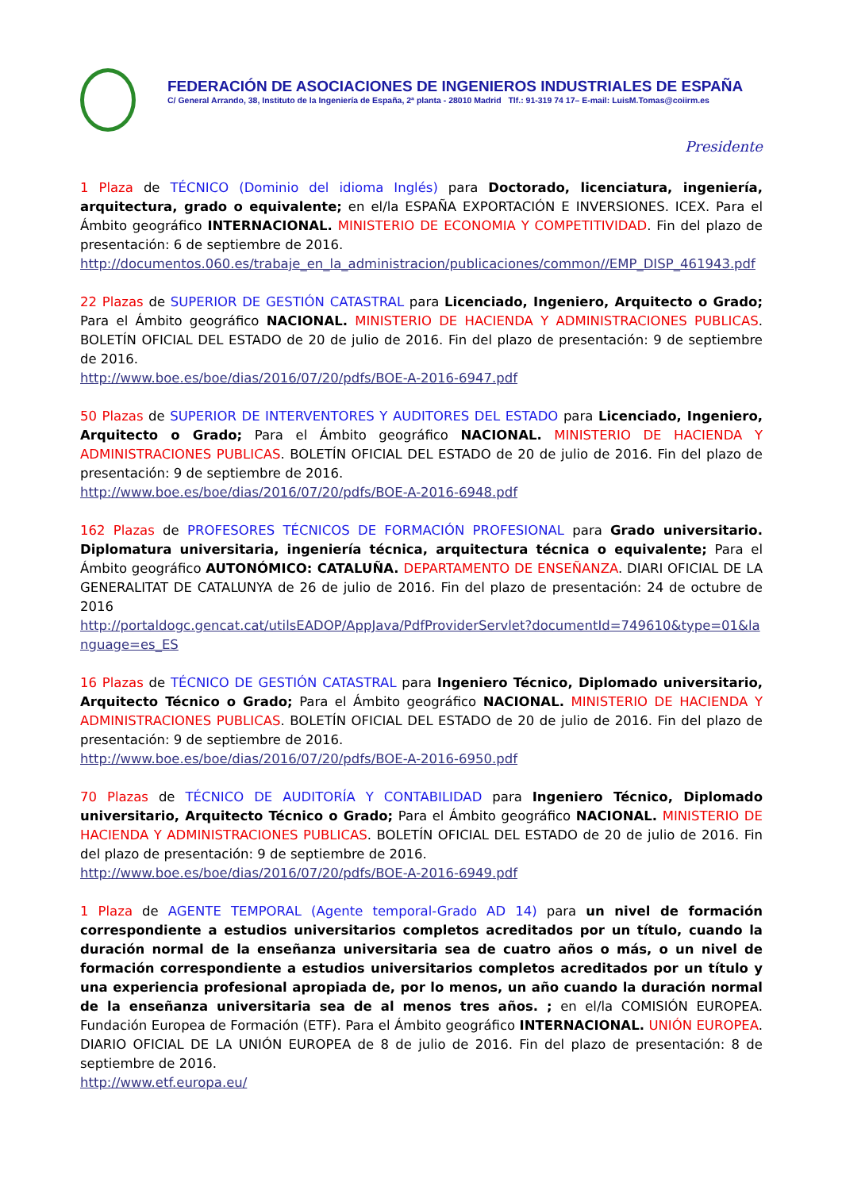FEDERACIÓN DE ASOCIACIONES DE INGENIEROS INDUSTRIALES DE ESPAÑA
C/ General Arrando, 38, Instituto de la Ingeniería de España, 2ª planta - 28010 Madrid Tlf.: 91-319 74 17– E-mail: LuisM.Tomas@coiirm.es
Presidente
1 Plaza de TÉCNICO (Dominio del idioma Inglés) para Doctorado, licenciatura, ingeniería, arquitectura, grado o equivalente; en el/la ESPAÑA EXPORTACIÓN E INVERSIONES. ICEX. Para el Ámbito geográfico INTERNACIONAL. MINISTERIO DE ECONOMIA Y COMPETITIVIDAD. Fin del plazo de presentación: 6 de septiembre de 2016.
http://documentos.060.es/trabaje_en_la_administracion/publicaciones/common//EMP_DISP_461943.pdf
22 Plazas de SUPERIOR DE GESTIÓN CATASTRAL para Licenciado, Ingeniero, Arquitecto o Grado; Para el Ámbito geográfico NACIONAL. MINISTERIO DE HACIENDA Y ADMINISTRACIONES PUBLICAS. BOLETÍN OFICIAL DEL ESTADO de 20 de julio de 2016. Fin del plazo de presentación: 9 de septiembre de 2016.
http://www.boe.es/boe/dias/2016/07/20/pdfs/BOE-A-2016-6947.pdf
50 Plazas de SUPERIOR DE INTERVENTORES Y AUDITORES DEL ESTADO para Licenciado, Ingeniero, Arquitecto o Grado; Para el Ámbito geográfico NACIONAL. MINISTERIO DE HACIENDA Y ADMINISTRACIONES PUBLICAS. BOLETÍN OFICIAL DEL ESTADO de 20 de julio de 2016. Fin del plazo de presentación: 9 de septiembre de 2016.
http://www.boe.es/boe/dias/2016/07/20/pdfs/BOE-A-2016-6948.pdf
162 Plazas de PROFESORES TÉCNICOS DE FORMACIÓN PROFESIONAL para Grado universitario. Diplomatura universitaria, ingeniería técnica, arquitectura técnica o equivalente; Para el Ámbito geográfico AUTONÓMICO: CATALUÑA. DEPARTAMENTO DE ENSEÑANZA. DIARI OFICIAL DE LA GENERALITAT DE CATALUNYA de 26 de julio de 2016. Fin del plazo de presentación: 24 de octubre de 2016
http://portaldogc.gencat.cat/utilsEADOP/AppJava/PdfProviderServlet?documentId=749610&type=01&language=es_ES
16 Plazas de TÉCNICO DE GESTIÓN CATASTRAL para Ingeniero Técnico, Diplomado universitario, Arquitecto Técnico o Grado; Para el Ámbito geográfico NACIONAL. MINISTERIO DE HACIENDA Y ADMINISTRACIONES PUBLICAS. BOLETÍN OFICIAL DEL ESTADO de 20 de julio de 2016. Fin del plazo de presentación: 9 de septiembre de 2016.
http://www.boe.es/boe/dias/2016/07/20/pdfs/BOE-A-2016-6950.pdf
70 Plazas de TÉCNICO DE AUDITORÍA Y CONTABILIDAD para Ingeniero Técnico, Diplomado universitario, Arquitecto Técnico o Grado; Para el Ámbito geográfico NACIONAL. MINISTERIO DE HACIENDA Y ADMINISTRACIONES PUBLICAS. BOLETÍN OFICIAL DEL ESTADO de 20 de julio de 2016. Fin del plazo de presentación: 9 de septiembre de 2016.
http://www.boe.es/boe/dias/2016/07/20/pdfs/BOE-A-2016-6949.pdf
1 Plaza de AGENTE TEMPORAL (Agente temporal-Grado AD 14) para un nivel de formación correspondiente a estudios universitarios completos acreditados por un título, cuando la duración normal de la enseñanza universitaria sea de cuatro años o más, o un nivel de formación correspondiente a estudios universitarios completos acreditados por un título y una experiencia profesional apropiada de, por lo menos, un año cuando la duración normal de la enseñanza universitaria sea de al menos tres años. ; en el/la COMISIÓN EUROPEA. Fundación Europea de Formación (ETF). Para el Ámbito geográfico INTERNACIONAL. UNIÓN EUROPEA. DIARIO OFICIAL DE LA UNIÓN EUROPEA de 8 de julio de 2016. Fin del plazo de presentación: 8 de septiembre de 2016.
http://www.etf.europa.eu/